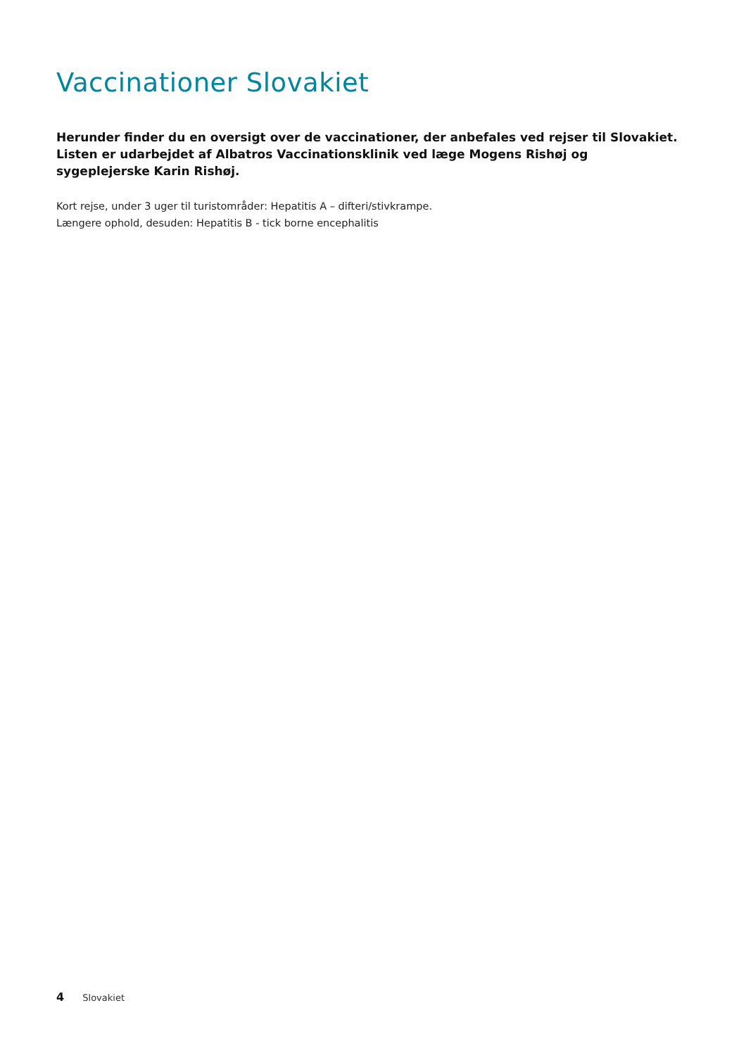Vaccinationer Slovakiet
Herunder finder du en oversigt over de vaccinationer, der anbefales ved rejser til Slovakiet.
Listen er udarbejdet af Albatros Vaccinationsklinik ved læge Mogens Rishøj og
sygeplejerske Karin Rishøj.
Kort rejse, under 3 uger til turistområder: Hepatitis A – difteri/stivkrampe.
Længere ophold, desuden: Hepatitis B - tick borne encephalitis
4 Slovakiet